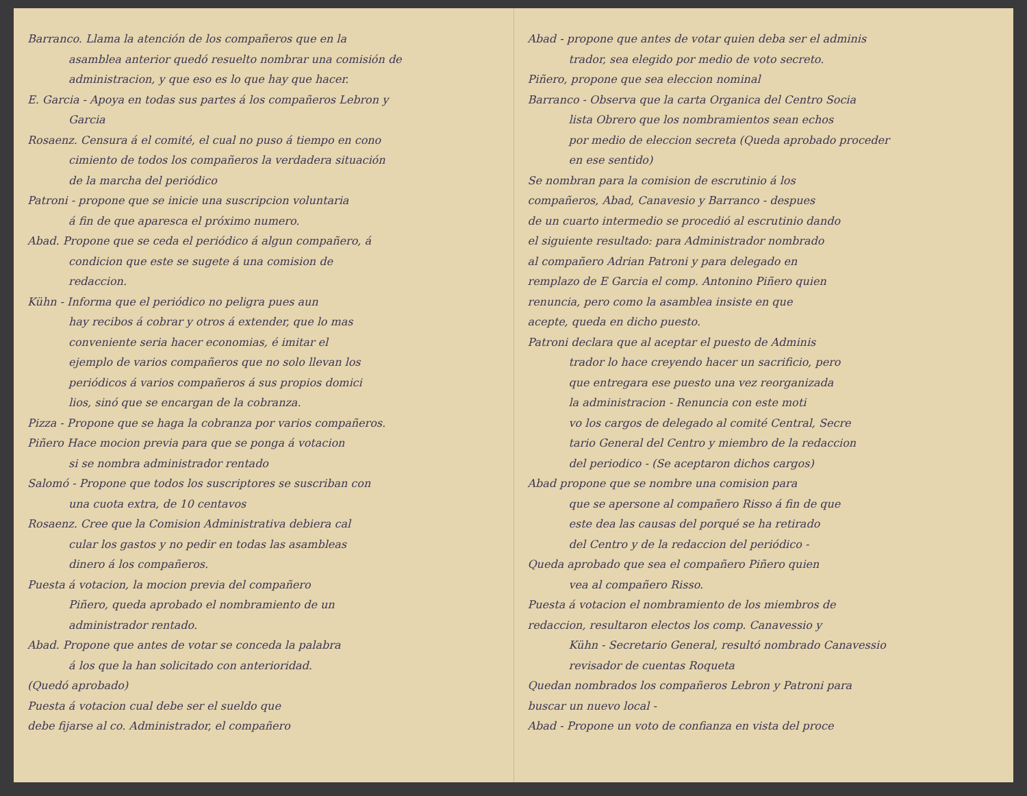Barranco. Llama la atención de los compañeros que en la
asamblea anterior quedó resuelto nombrar una comisión de
administracion, y que eso es lo que hay que hacer.
E. Garcia - Apoya en todas sus partes á los compañeros Lebron y
Garcia
Rosaenz. Censura á el comité, el cual no puso á tiempo en cono
cimiento de todos los compañeros la verdadera situación
de la marcha del periódico
Patroni - propone que se inicie una suscripcion voluntaria
á fin de que aparesca el próximo numero.
Abad. Propone que se ceda el periódico á algun compañero, á
condicion que este se sugete á una comision de
redaccion.
Kühn - Informa que el periódico no peligra pues aun
hay recibos á cobrar y otros á extender, que lo mas
conveniente seria hacer economias, é imitar el
ejemplo de varios compañeros que no solo llevan los
periódicos á varios compañeros á sus propios domici
lios, sinó que se encargan de la cobranza.
Pizza - Propone que se haga la cobranza por varios compañeros.
Piñero Hace mocion previa para que se ponga á votacion
si se nombra administrador rentado
Salomó - Propone que todos los suscriptores se suscriban con
una cuota extra, de 10 centavos
Rosaenz. Cree que la Comision Administrativa debiera cal
cular los gastos y no pedir en todas las asambleas
dinero á los compañeros.
Puesta á votacion, la mocion previa del compañero
Piñero, queda aprobado el nombramiento de un
administrador rentado.
Abad. Propone que antes de votar se conceda la palabra
á los que la han solicitado con anterioridad.
(Quedó aprobado)
Puesta á votacion cual debe ser el sueldo que
debe fijarse al co. Administrador, el compañero
Abad - propone que antes de votar quien deba ser el adminis
trador, sea elegido por medio de voto secreto.
Piñero, propone que sea eleccion nominal
Barranco - Observa que la carta Organica del Centro Socia
lista Obrero que los nombramientos sean echos
por medio de eleccion secreta (Queda aprobado proceder
en ese sentido)
Se nombran para la comision de escrutinio á los
compañeros, Abad, Canavesio y Barranco - despues
de un cuarto intermedio se procedió al escrutinio dando
el siguiente resultado: para Administrador nombrado
al compañero Adrian Patroni y para delegado en
remplazo de E Garcia el comp. Antonino Piñero quien
renuncia, pero como la asamblea insiste en que
acepte, queda en dicho puesto.
Patroni declara que al aceptar el puesto de Adminis
trador lo hace creyendo hacer un sacrificio, pero
que entregara ese puesto una vez reorganizada
la administracion - Renuncia con este moti
vo los cargos de delegado al comité Central, Secre
tario General del Centro y miembro de la redaccion
del periodico - (Se aceptaron dichos cargos)
Abad propone que se nombre una comision para
que se apersone al compañero Risso á fin de que
este dea las causas del porqué se ha retirado
del Centro y de la redaccion del periódico -
Queda aprobado que sea el compañero Piñero quien
vea al compañero Risso.
Puesta á votacion el nombramiento de los miembros de
redaccion, resultaron electos los comp. Canavessio y
Kühn - Secretario General, resultó nombrado Canavessio
revisador de cuentas Roqueta
Quedan nombrados los compañeros Lebron y Patroni para
buscar un nuevo local -
Abad - Propone un voto de confianza en vista del proce